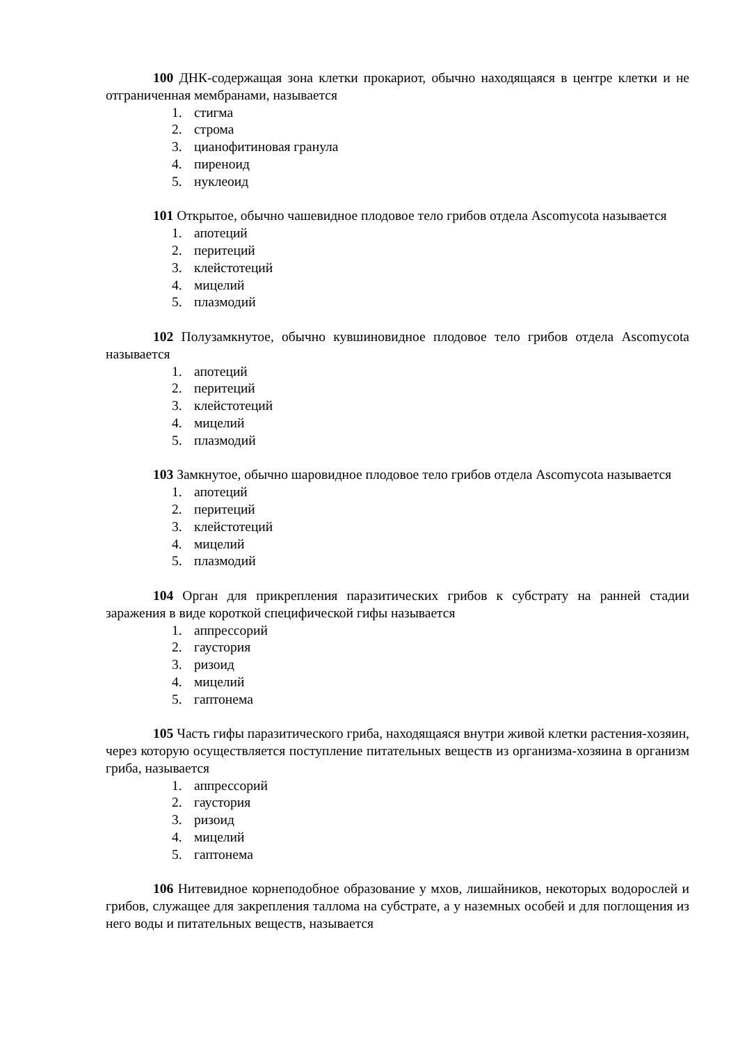100 ДНК-содержащая зона клетки прокариот, обычно находящаяся в центре клетки и не отграниченная мембранами, называется
1. стигма
2. строма
3. цианофитиновая гранула
4. пиреноид
5. нуклеоид
101 Открытое, обычно чашевидное плодовое тело грибов отдела Ascomycota называется
1. апотеций
2. перитеций
3. клейстотеций
4. мицелий
5. плазмодий
102 Полузамкнутое, обычно кувшиновидное плодовое тело грибов отдела Ascomycota называется
1. апотеций
2. перитеций
3. клейстотеций
4. мицелий
5. плазмодий
103 Замкнутое, обычно шаровидное плодовое тело грибов отдела Ascomycota называется
1. апотеций
2. перитеций
3. клейстотеций
4. мицелий
5. плазмодий
104 Орган для прикрепления паразитических грибов к субстрату на ранней стадии заражения в виде короткой специфической гифы называется
1. аппрессорий
2. гаустория
3. ризоид
4. мицелий
5. гаптонема
105 Часть гифы паразитического гриба, находящаяся внутри живой клетки растения-хозяин, через которую осуществляется поступление питательных веществ из организма-хозяина в организм гриба, называется
1. аппрессорий
2. гаустория
3. ризоид
4. мицелий
5. гаптонема
106 Нитевидное корнеподобное образование у мхов, лишайников, некоторых водорослей и грибов, служащее для закрепления таллома на субстрате, а у наземных особей и для поглощения из него воды и питательных веществ, называется